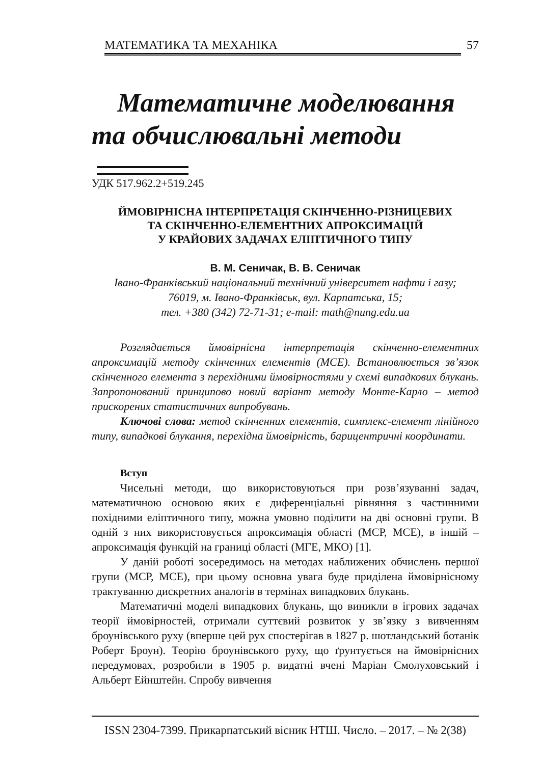МАТЕМАТИКА ТА МЕХАНІКА 57
Математичне моделювання
та обчислювальні методи
УДК 517.962.2+519.245
ЙМОВІРНІСНА ІНТЕРПРЕТАЦІЯ СКІНЧЕННО-РІЗНИЦЕВИХ
ТА СКІНЧЕННО-ЕЛЕМЕНТНИХ АПРОКСИМАЦІЙ
У КРАЙОВИХ ЗАДАЧАХ ЕЛІПТИЧНОГО ТИПУ
В. М. Сеничак, В. В. Сеничак
Івано-Франківський національний технічний університет нафти і газу;
76019, м. Івано-Франківськ, вул. Карпатська, 15;
тел. +380 (342) 72-71-31; e-mail: math@nung.edu.ua
Розглядається ймовірнісна інтерпретація скінченно-елементних апроксимацій методу скінченних елементів (МСЕ). Встановлюється зв’язок скінченного елемента з перехідними ймовірностями у схемі випадкових блукань. Запропонований принципово новий варіант методу Монте-Карло – метод прискорених статистичних випробувань.
Ключові слова: метод скінченних елементів, симплекс-елемент лінійного типу, випадкові блукання, перехідна ймовірність, барицентричні координати.
Вступ
Чисельні методи, що використовуються при розв’язуванні задач, математичною основою яких є диференціальні рівняння з частинними похідними еліптичного типу, можна умовно поділити на дві основні групи. В одній з них використовується апроксимація області (МСР, МСЕ), в іншій – апроксимація функцій на границі області (МГЕ, МКО) [1].
У даній роботі зосередимось на методах наближених обчислень першої групи (МСР, МСЕ), при цьому основна увага буде приділена ймовірнісному трактуванню дискретних аналогів в термінах випадкових блукань.
Математичні моделі випадкових блукань, що виникли в ігрових задачах теорії ймовірностей, отримали суттєвий розвиток у зв’язку з вивченням броунівського руху (вперше цей рух спостерігав в 1827 р. шотландський ботанік Роберт Броун). Теорію броунівського руху, що ґрунтується на ймовірнісних передумовах, розробили в 1905 р. видатні вчені Маріан Смолуховський і Альберт Ейнштейн. Спробу вивчення
ISSN 2304-7399. Прикарпатський вісник НТШ. Число. – 2017. – № 2(38)